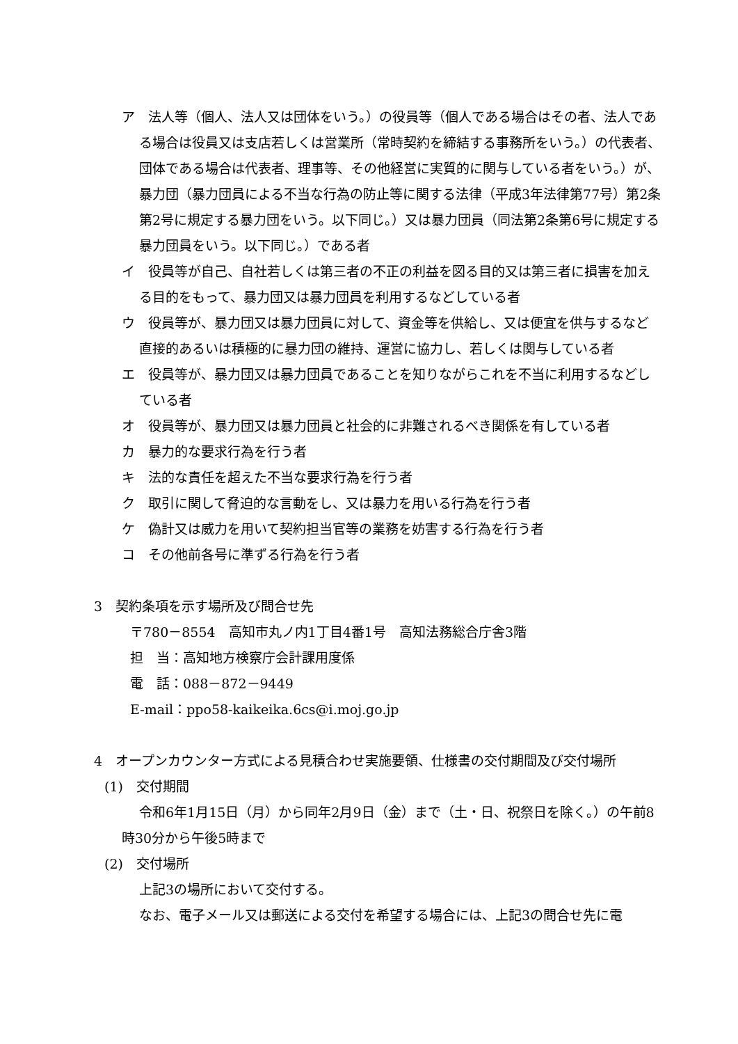ア　法人等（個人、法人又は団体をいう。）の役員等（個人である場合はその者、法人である場合は役員又は支店若しくは営業所（常時契約を締結する事務所をいう。）の代表者、団体である場合は代表者、理事等、その他経営に実質的に関与している者をいう。）が、暴力団（暴力団員による不当な行為の防止等に関する法律（平成3年法律第77号）第2条第2号に規定する暴力団をいう。以下同じ。）又は暴力団員（同法第2条第6号に規定する暴力団員をいう。以下同じ。）である者
イ　役員等が自己、自社若しくは第三者の不正の利益を図る目的又は第三者に損害を加える目的をもって、暴力団又は暴力団員を利用するなどしている者
ウ　役員等が、暴力団又は暴力団員に対して、資金等を供給し、又は便宜を供与するなど直接的あるいは積極的に暴力団の維持、運営に協力し、若しくは関与している者
エ　役員等が、暴力団又は暴力団員であることを知りながらこれを不当に利用するなどしている者
オ　役員等が、暴力団又は暴力団員と社会的に非難されるべき関係を有している者
カ　暴力的な要求行為を行う者
キ　法的な責任を超えた不当な要求行為を行う者
ク　取引に関して脅迫的な言動をし、又は暴力を用いる行為を行う者
ケ　偽計又は威力を用いて契約担当官等の業務を妨害する行為を行う者
コ　その他前各号に準ずる行為を行う者
3　契約条項を示す場所及び問合せ先
〒780－8554　高知市丸ノ内1丁目4番1号　高知法務総合庁舎3階
担　当：高知地方検察庁会計課用度係
電　話：088－872－9449
E-mail：ppo58-kaikeika.6cs@i.moj.go.jp
4　オープンカウンター方式による見積合わせ実施要領、仕様書の交付期間及び交付場所
(1)　交付期間
令和6年1月15日（月）から同年2月9日（金）まで（土・日、祝祭日を除く。）の午前8時30分から午後5時まで
(2)　交付場所
上記3の場所において交付する。
なお、電子メール又は郵送による交付を希望する場合には、上記3の問合せ先に電